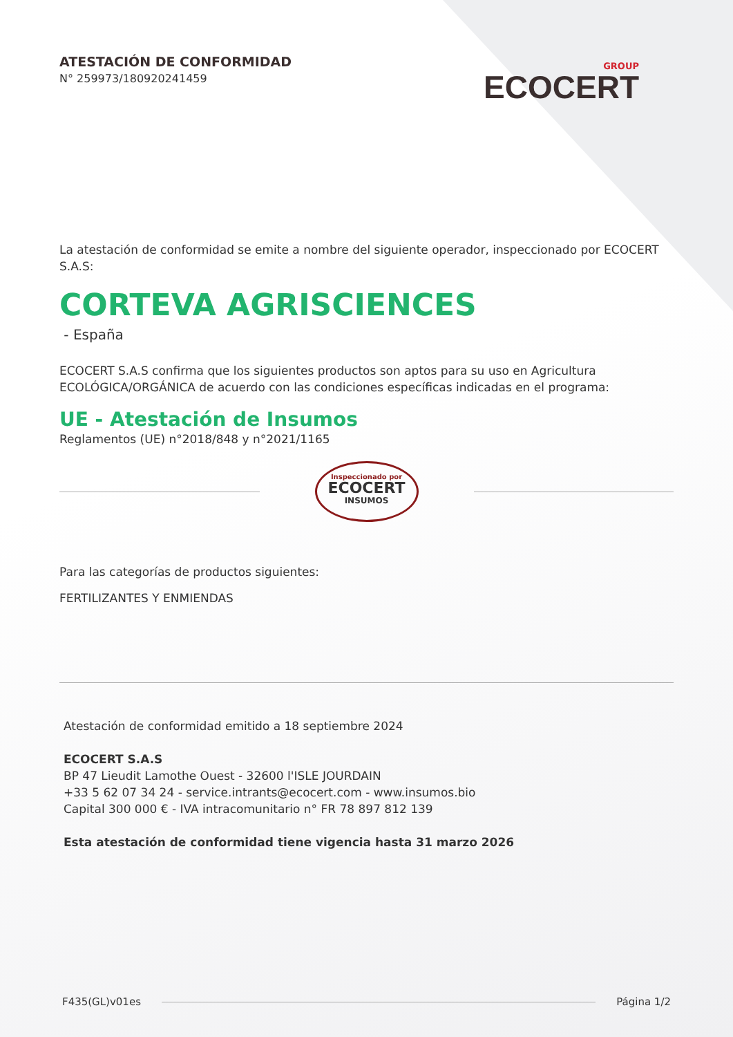ATESTACIÓN DE CONFORMIDAD
N° 259973/180920241459
GROUP
ECOCERT
La atestación de conformidad se emite a nombre del siguiente operador, inspeccionado por ECOCERT S.A.S:
CORTEVA AGRISCIENCES
- España
ECOCERT S.A.S confirma que los siguientes productos son aptos para su uso en Agricultura ECOLÓGICA/ORGÁNICA de acuerdo con las condiciones específicas indicadas en el programa:
UE - Atestación de Insumos
Reglamentos (UE) n°2018/848 y n°2021/1165
Inspeccionado por
ECOCERT
INSUMOS
Para las categorías de productos siguientes:
FERTILIZANTES Y ENMIENDAS
Atestación de conformidad emitido a 18 septiembre 2024
ECOCERT S.A.S
BP 47 Lieudit Lamothe Ouest - 32600 l'ISLE JOURDAIN
+33 5 62 07 34 24 - service.intrants@ecocert.com - www.insumos.bio
Capital 300 000 € - IVA intracomunitario n° FR 78 897 812 139
Esta atestación de conformidad tiene vigencia hasta 31 marzo 2026
F435(GL)v01es Página 1/2